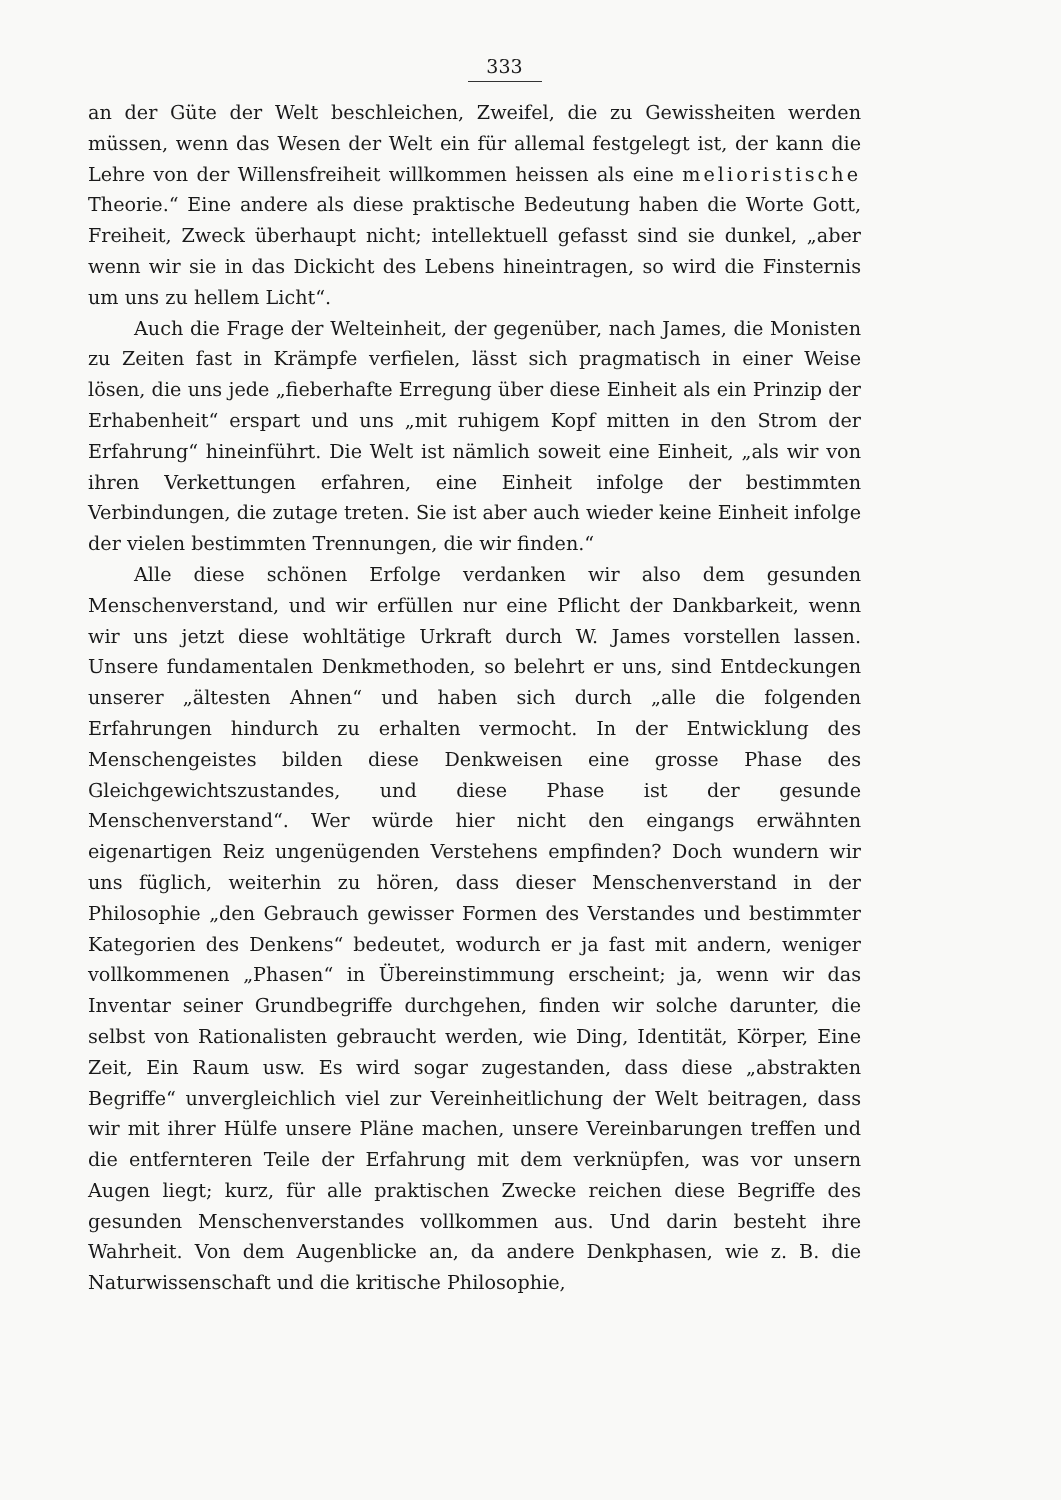333
an der Güte der Welt beschleichen, Zweifel, die zu Gewissheiten werden müssen, wenn das Wesen der Welt ein für allemal festgelegt ist, der kann die Lehre von der Willensfreiheit willkommen heissen als eine melioristische Theorie.“ Eine andere als diese praktische Bedeutung haben die Worte Gott, Freiheit, Zweck überhaupt nicht; intellektuell gefasst sind sie dunkel, „aber wenn wir sie in das Dickicht des Lebens hineintragen, so wird die Finsternis um uns zu hellem Licht“.
Auch die Frage der Welteinheit, der gegenüber, nach James, die Monisten zu Zeiten fast in Krämpfe verfielen, lässt sich pragmatisch in einer Weise lösen, die uns jede „fieberhafte Erregung über diese Einheit als ein Prinzip der Erhabenheit“ erspart und uns „mit ruhigem Kopf mitten in den Strom der Erfahrung“ hineinführt. Die Welt ist nämlich soweit eine Einheit, „als wir von ihren Verkettungen erfahren, eine Einheit infolge der bestimmten Verbindungen, die zutage treten. Sie ist aber auch wieder keine Einheit infolge der vielen bestimmten Trennungen, die wir finden.“
Alle diese schönen Erfolge verdanken wir also dem gesunden Menschenverstand, und wir erfüllen nur eine Pflicht der Dankbarkeit, wenn wir uns jetzt diese wohltätige Urkraft durch W. James vorstellen lassen. Unsere fundamentalen Denkmethoden, so belehrt er uns, sind Entdeckungen unserer „ältesten Ahnen“ und haben sich durch „alle die folgenden Erfahrungen hindurch zu erhalten vermocht. In der Entwicklung des Menschengeistes bilden diese Denkweisen eine grosse Phase des Gleichgewichtszustandes, und diese Phase ist der gesunde Menschenverstand“. Wer würde hier nicht den eingangs erwähnten eigenartigen Reiz ungenügenden Verstehens empfinden? Doch wundern wir uns füglich, weiterhin zu hören, dass dieser Menschenverstand in der Philosophie „den Gebrauch gewisser Formen des Verstandes und bestimmter Kategorien des Denkens“ bedeutet, wodurch er ja fast mit andern, weniger vollkommenen „Phasen“ in Übereinstimmung erscheint; ja, wenn wir das Inventar seiner Grundbegriffe durchgehen, finden wir solche darunter, die selbst von Rationalisten gebraucht werden, wie Ding, Identität, Körper, Eine Zeit, Ein Raum usw. Es wird sogar zugestanden, dass diese „abstrakten Begriffe“ unvergleichlich viel zur Vereinheitlichung der Welt beitragen, dass wir mit ihrer Hülfe unsere Pläne machen, unsere Vereinbarungen treffen und die entfernteren Teile der Erfahrung mit dem verknüpfen, was vor unsern Augen liegt; kurz, für alle praktischen Zwecke reichen diese Begriffe des gesunden Menschenverstandes vollkommen aus. Und darin besteht ihre Wahrheit. Von dem Augenblicke an, da andere Denkphasen, wie z. B. die Naturwissenschaft und die kritische Philosophie,